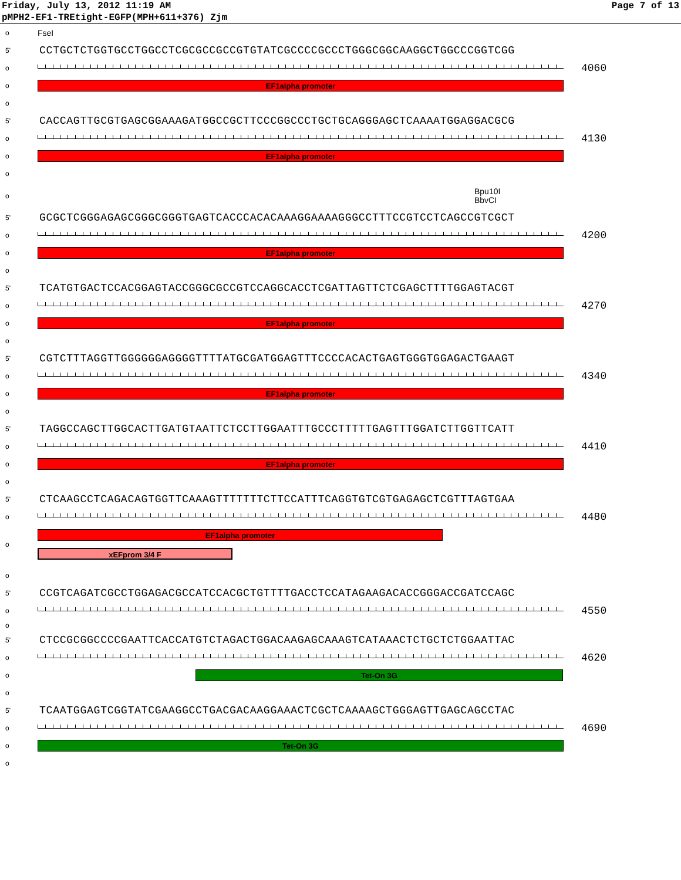Friday, July 13, 2012 11:19 AM Page 7 of 13
pMPH2-EF1-TREtight-EGFP(MPH+611+376) Zjm
o FseI
5' CCTGCTCTGGTGCCTGGCCTCGCGCCGCCGTGTATCGCCCCGCCCTGGGCGGCAAGGCTGGCCCGGTCGG
o
4060
o
EF1alpha promoter
o
5' CACCAGTTGCGTGAGCGGAAAGATGGCCGCTTCCCGGCCCTGCTGCAGGGAGCTCAAAATGGAGGACGCG
o
4130
o
EF1alpha promoter
o
o Bpu10I
BbvCI
5' GCGCTCGGGAGAGCGGGCGGGTGAGTCACCCACACAAAGGAAAAGGGCCTTTCCGTCCTCAGCCGTCGCT
o
4200
o
EF1alpha promoter
o
5' TCATGTGACTCCACGGAGTACCGGGCGCCGTCCAGGCACCTCGATTAGTTCTCGAGCTTTTGGAGTACGT
o
4270
o
EF1alpha promoter
o
5' CGTCTTTAGGTTGGGGGGAGGGGTTTTATGCGATGGAGTTTCCCCACACTGAGTGGGTGGAGACTGAAGT
o
4340
o
EF1alpha promoter
o
5' TAGGCCAGCTTGGCACTTGATGTAATTCTCCTTGGAATTTGCCCTTTTTGAGTTTGGATCTTGGTTCATT
o
4410
o
EF1alpha promoter
o
5' CTCAAGCCTCAGACAGTGGTTCAAAGTTTTTTTCTTCCATTTCAGGTGTCGTGAGAGCTCGTTTAGTGAA
o
4480
o
EF1alpha promoter
xEFprom 3/4 F
o
5' CCGTCAGATCGCCTGGAGACGCCATCCACGCTGTTTTGACCTCCATAGAAGACACCGGGACCGATCCAGC
o
4550
o
5' CTCCGCGGCCCCGAATTCACCATGTCTAGACTGGACAAGAGCAAAGTCATAAACTCTGCTCTGGAATTAC
o
4620
o
Tet-On 3G
o
5' TCAATGGAGTCGGTATCGAAGGCCTGACGACAAGGAAACTCGCTCAAAAGCTGGGAGTTGAGCAGCCTAC
o
4690
o
Tet-On 3G
o